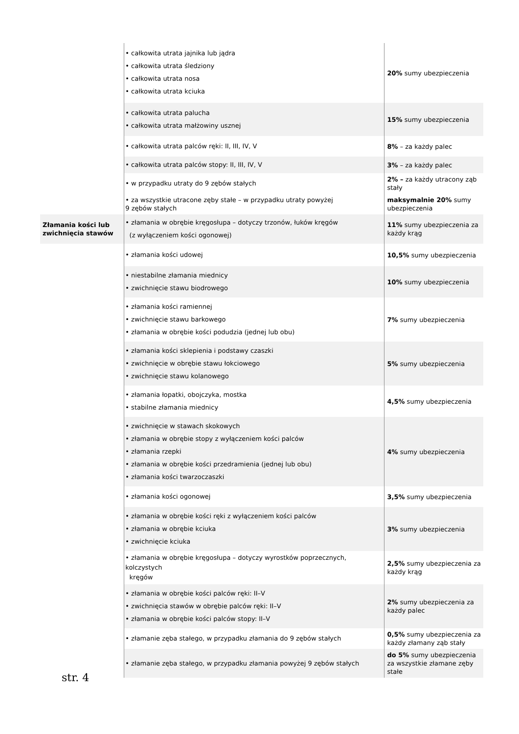| | • całkowita utrata jajnika lub jądra • całkowita utrata śledziony • całkowita utrata nosa • całkowita utrata kciuka | 20% sumy ubezpieczenia |
| | • całkowita utrata palucha • całkowita utrata małżowiny usznej | 15% sumy ubezpieczenia |
| | • całkowita utrata palców ręki: II, III, IV, V | 8% – za każdy palec |
| | • całkowita utrata palców stopy: II, III, IV, V | 3% – za każdy palec |
| | • w przypadku utraty do 9 zębów stałych | 2% – za każdy utracony ząb stały |
| | • za wszystkie utracone zęby stałe – w przypadku utraty powyżej 9 zębów stałych | maksymalnie 20% sumy ubezpieczenia |
| Złamania kości lub zwichnięcia stawów | • złamania w obrębie kręgosłupa – dotyczy trzonów, łuków kręgów (z wyłączeniem kości ogonowej) | 11% sumy ubezpieczenia za każdy krąg |
| | • złamania kości udowej | 10,5% sumy ubezpieczenia |
| | • niestabilne złamania miednicy • zwichnięcie stawu biodrowego | 10% sumy ubezpieczenia |
| | • złamania kości ramiennej • zwichnięcie stawu barkowego • złamania w obrębie kości podudzia (jednej lub obu) | 7% sumy ubezpieczenia |
| | • złamania kości sklepienia i podstawy czaszki • zwichnięcie w obrębie stawu łokciowego • zwichnięcie stawu kolanowego | 5% sumy ubezpieczenia |
| | • złamania łopatki, obojczyka, mostka • stabilne złamania miednicy | 4,5% sumy ubezpieczenia |
| | • zwichnięcie w stawach skokowych • złamania w obrębie stopy z wyłączeniem kości palców • złamania rzepki • złamania w obrębie kości przedramienia (jednej lub obu) • złamania kości twarzoczaszki | 4% sumy ubezpieczenia |
| | • złamania kości ogonowej | 3,5% sumy ubezpieczenia |
| | • złamania w obrębie kości ręki z wyłączeniem kości palców • złamania w obrębie kciuka • zwichnięcie kciuka | 3% sumy ubezpieczenia |
| | • złamania w obrębie kręgosłupa – dotyczy wyrostków poprzecznych, kolczystych kręgów | 2,5% sumy ubezpieczenia za każdy krąg |
| | • złamania w obrębie kości palców ręki: II–V • zwichnięcia stawów w obrębie palców ręki: II–V • złamania w obrębie kości palców stopy: II–V | 2% sumy ubezpieczenia za każdy palec |
| | • złamanie zęba stałego, w przypadku złamania do 9 zębów stałych | 0,5% sumy ubezpieczenia za każdy złamany ząb stały |
| | • złamanie zęba stałego, w przypadku złamania powyżej 9 zębów stałych | do 5% sumy ubezpieczenia za wszystkie złamane zęby stałe |
str. 4